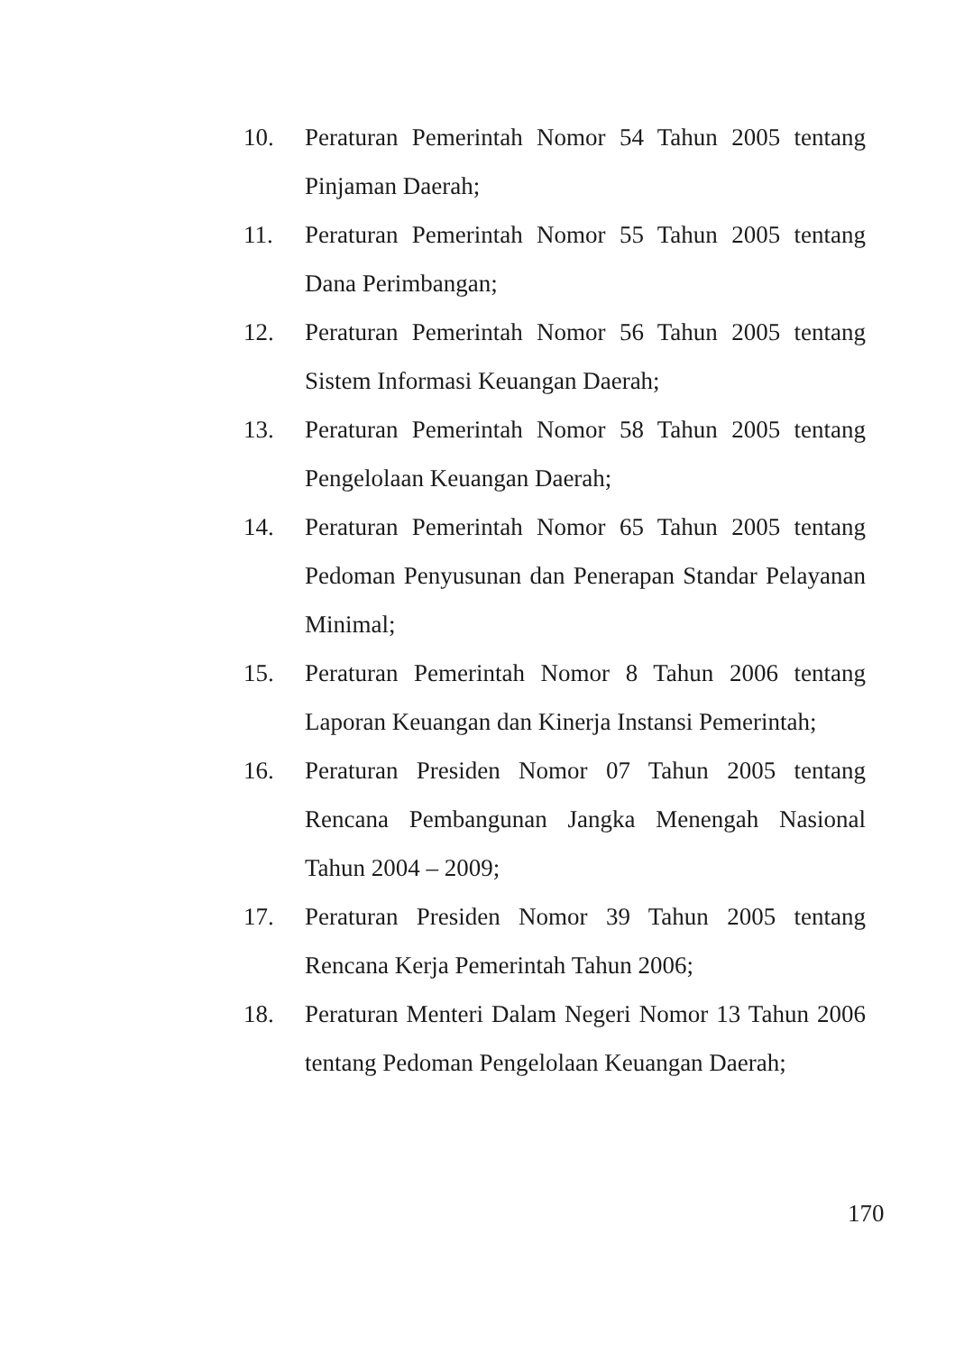10. Peraturan Pemerintah Nomor 54 Tahun 2005 tentang Pinjaman Daerah;
11. Peraturan Pemerintah Nomor 55 Tahun 2005 tentang Dana Perimbangan;
12. Peraturan Pemerintah Nomor 56 Tahun 2005 tentang Sistem Informasi Keuangan Daerah;
13. Peraturan Pemerintah Nomor 58 Tahun 2005 tentang Pengelolaan Keuangan Daerah;
14. Peraturan Pemerintah Nomor 65 Tahun 2005 tentang Pedoman Penyusunan dan Penerapan Standar Pelayanan Minimal;
15. Peraturan Pemerintah Nomor 8 Tahun 2006 tentang Laporan Keuangan dan Kinerja Instansi Pemerintah;
16. Peraturan Presiden Nomor 07 Tahun 2005 tentang Rencana Pembangunan Jangka Menengah Nasional Tahun 2004 – 2009;
17. Peraturan Presiden Nomor 39 Tahun 2005 tentang Rencana Kerja Pemerintah Tahun 2006;
18. Peraturan Menteri Dalam Negeri Nomor 13 Tahun 2006 tentang Pedoman Pengelolaan Keuangan Daerah;
170